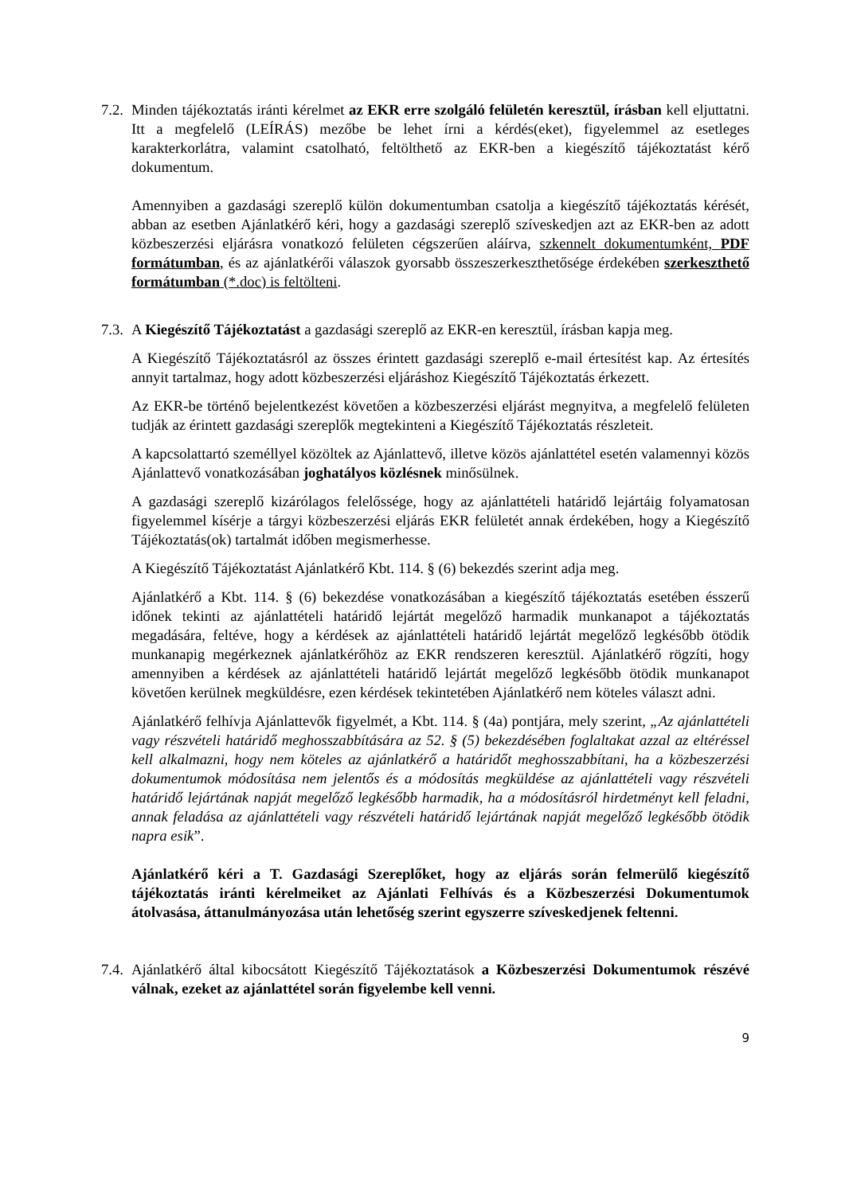7.2.
Minden tájékoztatás iránti kérelmet az EKR erre szolgáló felületén keresztül, írásban kell eljuttatni. Itt a megfelelő (LEÍRÁS) mezőbe be lehet írni a kérdés(eket), figyelemmel az esetleges karakterkorlátra, valamint csatolható, feltölthető az EKR-ben a kiegészítő tájékoztatást kérő dokumentum.
Amennyiben a gazdasági szereplő külön dokumentumban csatolja a kiegészítő tájékoztatás kérését, abban az esetben Ajánlatkérő kéri, hogy a gazdasági szereplő szíveskedjen azt az EKR-ben az adott közbeszerzési eljárásra vonatkozó felületen cégszerűen aláírva, szkennelt dokumentumként, PDF formátumban, és az ajánlatkérői válaszok gyorsabb összeszerkeszthetősége érdekében szerkeszthető formátumban (*.doc) is feltölteni.
7.3.
A Kiegészítő Tájékoztatást a gazdasági szereplő az EKR-en keresztül, írásban kapja meg.
A Kiegészítő Tájékoztatásról az összes érintett gazdasági szereplő e-mail értesítést kap. Az értesítés annyit tartalmaz, hogy adott közbeszerzési eljáráshoz Kiegészítő Tájékoztatás érkezett.
Az EKR-be történő bejelentkezést követően a közbeszerzési eljárást megnyitva, a megfelelő felületen tudják az érintett gazdasági szereplők megtekinteni a Kiegészítő Tájékoztatás részleteit.
A kapcsolattartó személlyel közöltek az Ajánlattevő, illetve közös ajánlattétel esetén valamennyi közös Ajánlattevő vonatkozásában joghatályos közlésnek minősülnek.
A gazdasági szereplő kizárólagos felelőssége, hogy az ajánlattételi határidő lejártáig folyamatosan figyelemmel kísérje a tárgyi közbeszerzési eljárás EKR felületét annak érdekében, hogy a Kiegészítő Tájékoztatás(ok) tartalmát időben megismerhesse.
A Kiegészítő Tájékoztatást Ajánlatkérő Kbt. 114. § (6) bekezdés szerint adja meg.
Ajánlatkérő a Kbt. 114. § (6) bekezdése vonatkozásában a kiegészítő tájékoztatás esetében ésszerű időnek tekinti az ajánlattételi határidő lejártát megelőző harmadik munkanapot a tájékoztatás megadására, feltéve, hogy a kérdések az ajánlattételi határidő lejártát megelőző legkésőbb ötödik munkanapig megérkeznek ajánlatkérőhöz az EKR rendszeren keresztül. Ajánlatkérő rögzíti, hogy amennyiben a kérdések az ajánlattételi határidő lejártát megelőző legkésőbb ötödik munkanapot követően kerülnek megküldésre, ezen kérdések tekintetében Ajánlatkérő nem köteles választ adni.
Ajánlatkérő felhívja Ajánlattevők figyelmét, a Kbt. 114. § (4a) pontjára, mely szerint, „Az ajánlattételi vagy részvételi határidő meghosszabbítására az 52. § (5) bekezdésében foglaltakat azzal az eltéréssel kell alkalmazni, hogy nem köteles az ajánlatkérő a határidőt meghosszabbítani, ha a közbeszerzési dokumentumok módosítása nem jelentős és a módosítás megküldése az ajánlattételi vagy részvételi határidő lejártának napját megelőző legkésőbb harmadik, ha a módosításról hirdetményt kell feladni, annak feladása az ajánlattételi vagy részvételi határidő lejártának napját megelőző legkésőbb ötödik napra esik”.
Ajánlatkérő kéri a T. Gazdasági Szereplőket, hogy az eljárás során felmerülő kiegészítő tájékoztatás iránti kérelmeiket az Ajánlati Felhívás és a Közbeszerzési Dokumentumok átolvasása, áttanulmányozása után lehetőség szerint egyszerre szíveskedjenek feltenni.
7.4.
Ajánlatkérő által kibocsátott Kiegészítő Tájékoztatások a Közbeszerzési Dokumentumok részévé válnak, ezeket az ajánlattétel során figyelembe kell venni.
9